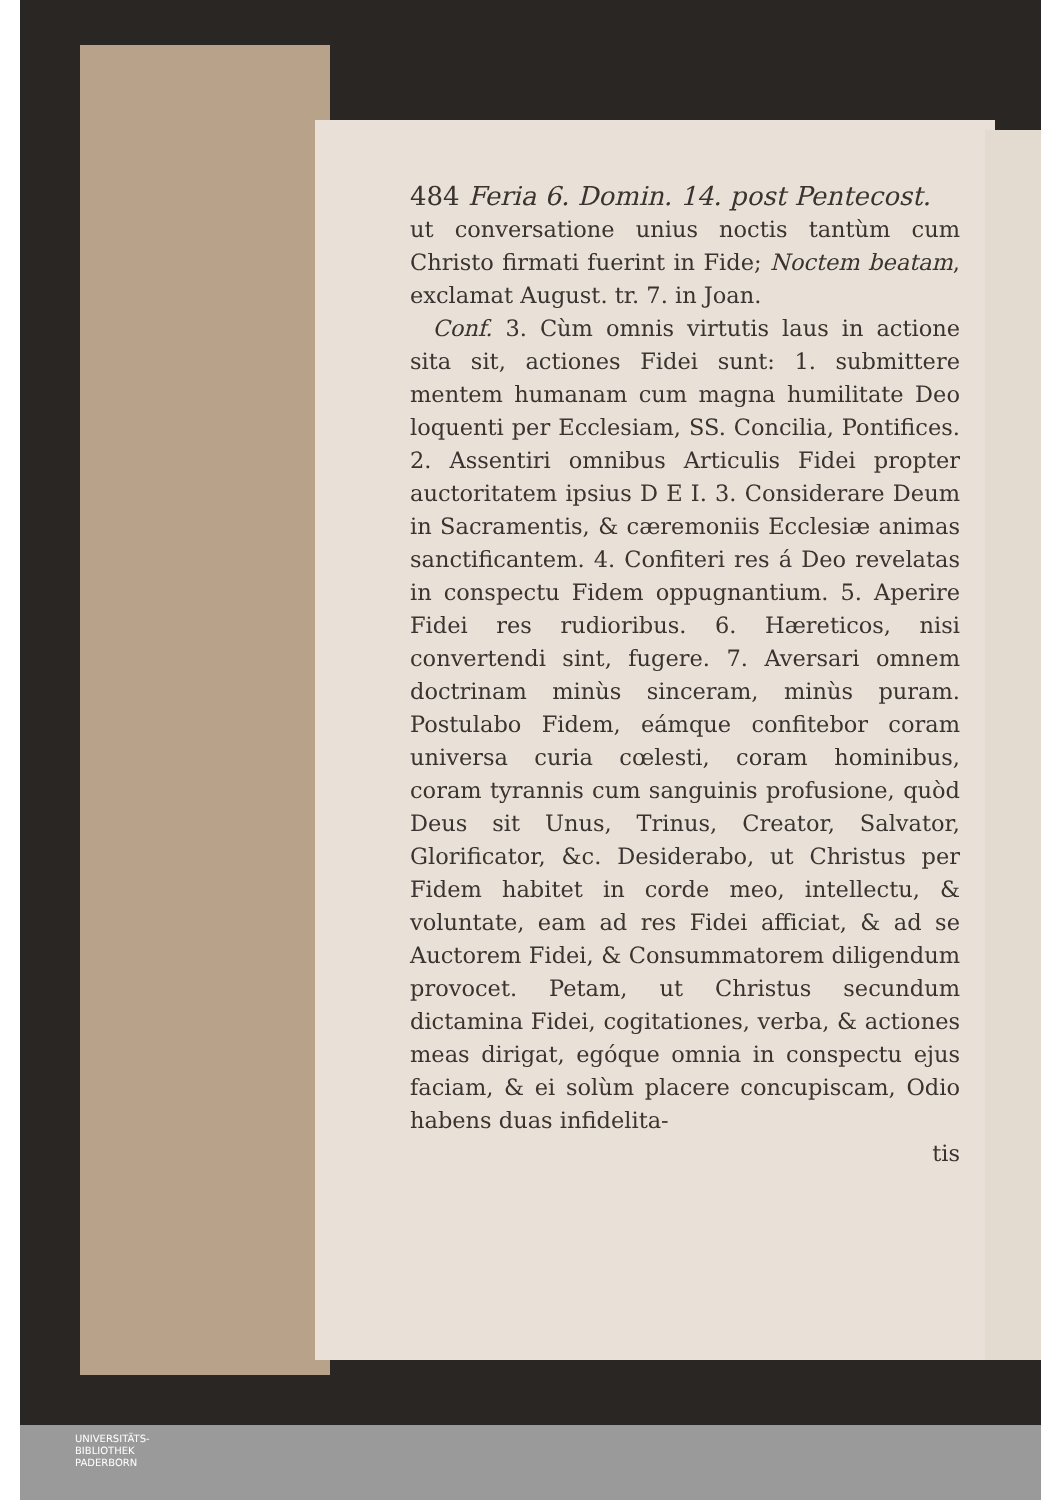484 Feria 6. Domin. 14. post Pentecost.
ut conversatione unius noctis tantùm cum Christo firmati fuerint in Fide; Noctem beatam, exclamat August. tr. 7. in Joan.
 Conf. 3. Cùm omnis virtutis laus in actione sita sit, actiones Fidei sunt: 1. submittere mentem humanam cum magna humilitate Deo loquenti per Ecclesiam, SS. Concilia, Pontifices. 2. Assentiri omnibus Articulis Fidei propter auctoritatem ipsius D E I. 3. Considerare Deum in Sacramentis, & cæremoniis Ecclesiæ animas sanctificantem. 4. Confiteri res á Deo revelatas in conspectu Fidem oppugnantium. 5. Aperire Fidei res rudioribus. 6. Hæreticos, nisi convertendi sint, fugere. 7. Aversari omnem doctrinam minùs sinceram, minùs puram. Postulabo Fidem, eámque confitebor coram universa curia cœlesti, coram hominibus, coram tyrannis cum sanguinis profusione, quòd Deus sit Unus, Trinus, Creator, Salvator, Glorificator, &c. Desiderabo, ut Christus per Fidem habitet in corde meo, intellectu, & voluntate, eam ad res Fidei afficiat, & ad se Auctorem Fidei, & Consummatorem diligendum provocet. Petam, ut Christus secundum dictamina Fidei, cogitationes, verba, & actiones meas dirigat, egóque omnia in conspectu ejus faciam, & ei solùm placere concupiscam, Odio habens duas infidelita-
tis
UNIVERSITÄTS-
BIBLIOTHEK
PADERBORN